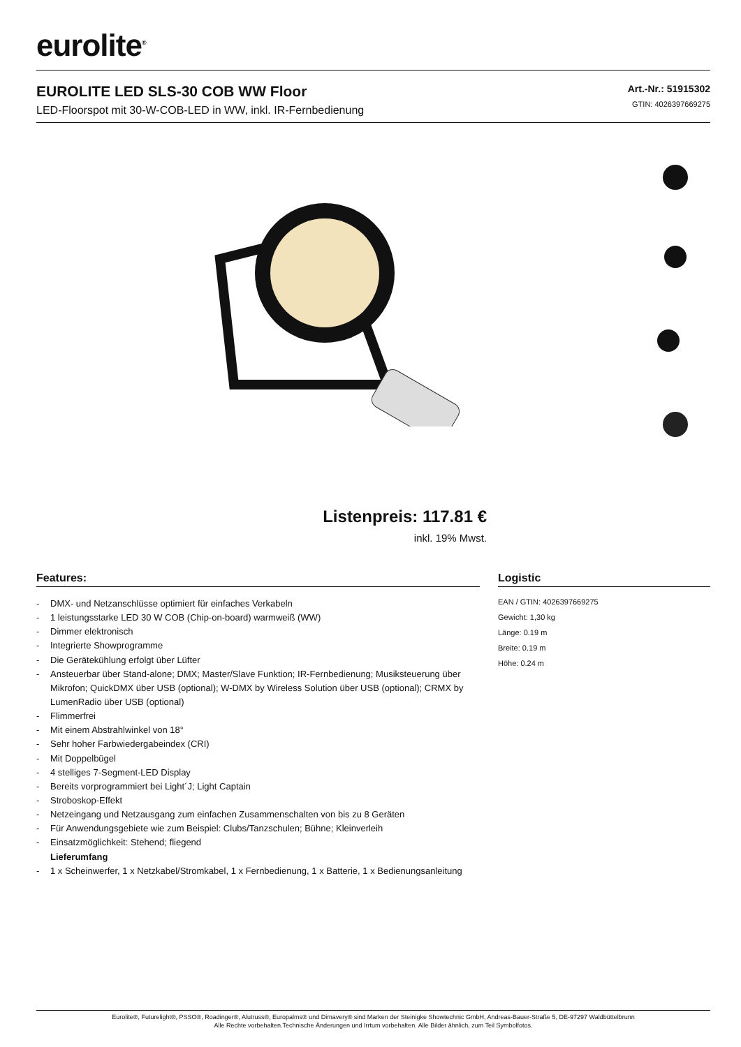eurolite<sup>®</sup>
EUROLITE LED SLS-30 COB WW Floor
LED-Floorspot mit 30-W-COB-LED in WW, inkl. IR-Fernbedienung
Art.-Nr.: 51915302
GTIN: 4026397669275
Listenpreis: 117.81 €
inkl. 19% Mwst.
Features:
- DMX- und Netzanschlüsse optimiert für einfaches Verkabeln
- 1 leistungsstarke LED 30 W COB (Chip-on-board) warmweiß (WW)
- Dimmer elektronisch
- Integrierte Showprogramme
- Die Gerätekühlung erfolgt über Lüfter
- Ansteuerbar über Stand-alone; DMX; Master/Slave Funktion; IR-Fernbedienung; Musiksteuerung über Mikrofon; QuickDMX über USB (optional); W-DMX by Wireless Solution über USB (optional); CRMX by LumenRadio über USB (optional)
- Flimmerfrei
- Mit einem Abstrahlwinkel von 18°
- Sehr hoher Farbwiedergabeindex (CRI)
- Mit Doppelbügel
- 4 stelliges 7-Segment-LED Display
- Bereits vorprogrammiert bei Light´J; Light Captain
- Stroboskop-Effekt
- Netzeingang und Netzausgang zum einfachen Zusammenschalten von bis zu 8 Geräten
- Für Anwendungsgebiete wie zum Beispiel: Clubs/Tanzschulen; Bühne; Kleinverleih
- Einsatzmöglichkeit: Stehend; fliegend
Lieferumfang
- 1 x Scheinwerfer, 1 x Netzkabel/Stromkabel, 1 x Fernbedienung, 1 x Batterie, 1 x Bedienungsanleitung
Logistic
EAN / GTIN: 4026397669275
Gewicht: 1,30 kg
Länge: 0.19 m
Breite: 0.19 m
Höhe: 0.24 m
Eurolite®, Futurelight®, PSSO®, Roadinger®, Alutruss®, Europalms® und Dimavery® sind Marken der Steinigke Showtechnic GmbH, Andreas-Bauer-Straße 5, DE-97297 Waldbüttelbrunn
Alle Rechte vorbehalten.Technische Änderungen und Irrtum vorbehalten. Alle Bilder ähnlich, zum Teil Symbolfotos.